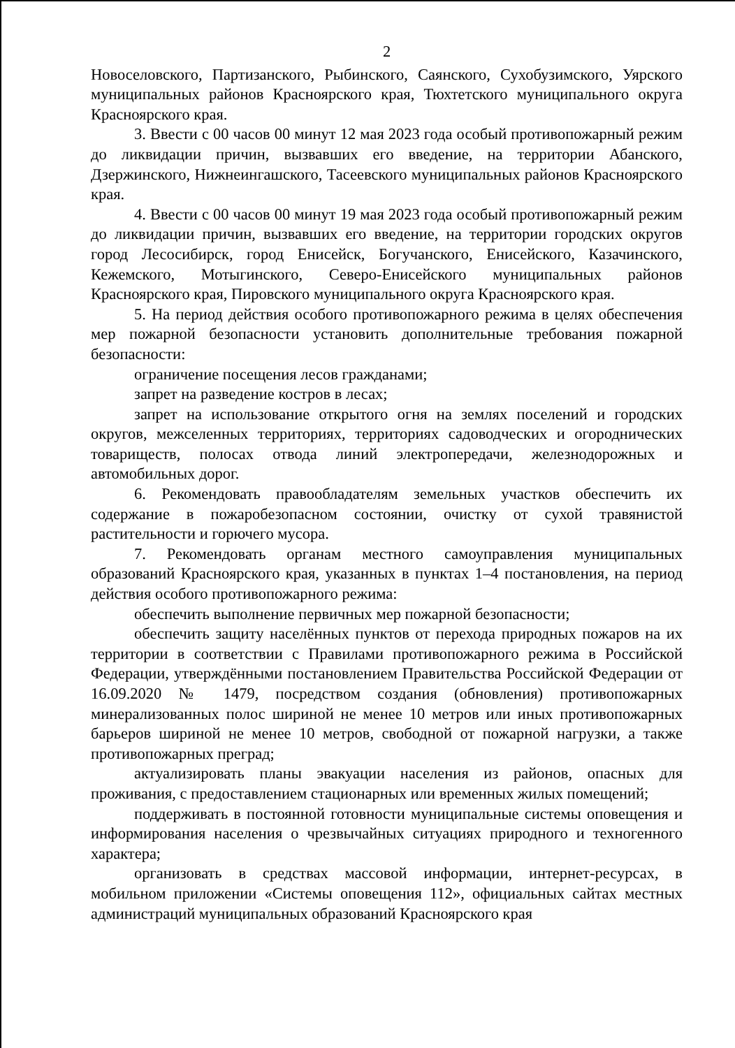2
Новоселовского, Партизанского, Рыбинского, Саянского, Сухобузимского, Уярского муниципальных районов Красноярского края, Тюхтетского муниципального округа Красноярского края.
3. Ввести с 00 часов 00 минут 12 мая 2023 года особый противопожарный режим до ликвидации причин, вызвавших его введение, на территории Абанского, Дзержинского, Нижнеингашского, Тасеевского муниципальных районов Красноярского края.
4. Ввести с 00 часов 00 минут 19 мая 2023 года особый противопожарный режим до ликвидации причин, вызвавших его введение, на территории городских округов город Лесосибирск, город Енисейск, Богучанского, Енисейского, Казачинского, Кежемского, Мотыгинского, Северо-Енисейского муниципальных районов Красноярского края, Пировского муниципального округа Красноярского края.
5. На период действия особого противопожарного режима в целях обеспечения мер пожарной безопасности установить дополнительные требования пожарной безопасности:
ограничение посещения лесов гражданами;
запрет на разведение костров в лесах;
запрет на использование открытого огня на землях поселений и городских округов, межселенных территориях, территориях садоводческих и огороднических товариществ, полосах отвода линий электропередачи, железнодорожных и автомобильных дорог.
6. Рекомендовать правообладателям земельных участков обеспечить их содержание в пожаробезопасном состоянии, очистку от сухой травянистой растительности и горючего мусора.
7. Рекомендовать органам местного самоуправления муниципальных образований Красноярского края, указанных в пунктах 1–4 постановления, на период действия особого противопожарного режима:
обеспечить выполнение первичных мер пожарной безопасности;
обеспечить защиту населённых пунктов от перехода природных пожаров на их территории в соответствии с Правилами противопожарного режима в Российской Федерации, утверждёнными постановлением Правительства Российской Федерации от 16.09.2020 № 1479, посредством создания (обновления) противопожарных минерализованных полос шириной не менее 10 метров или иных противопожарных барьеров шириной не менее 10 метров, свободной от пожарной нагрузки, а также противопожарных преград;
актуализировать планы эвакуации населения из районов, опасных для проживания, с предоставлением стационарных или временных жилых помещений;
поддерживать в постоянной готовности муниципальные системы оповещения и информирования населения о чрезвычайных ситуациях природного и техногенного характера;
организовать в средствах массовой информации, интернет-ресурсах, в мобильном приложении «Системы оповещения 112», официальных сайтах местных администраций муниципальных образований Красноярского края